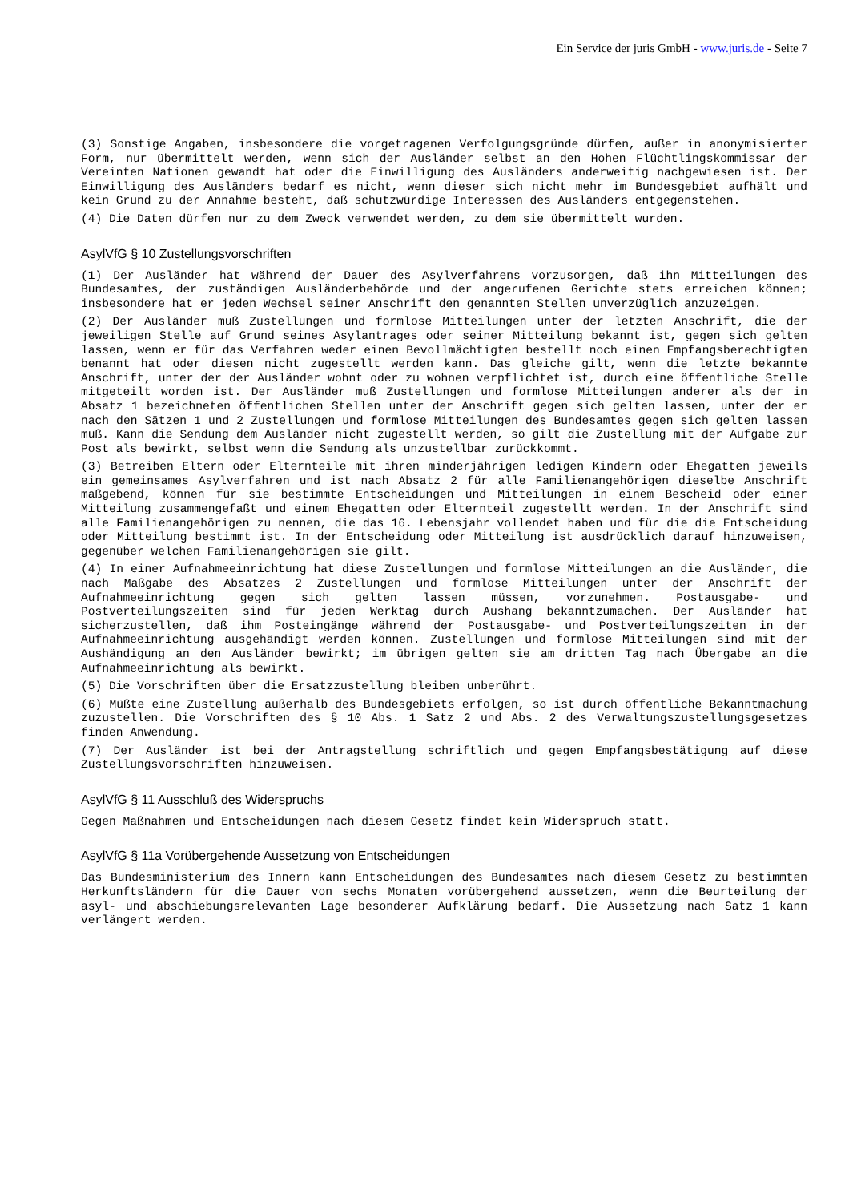Ein Service der juris GmbH - www.juris.de - Seite 7
(3) Sonstige Angaben, insbesondere die vorgetragenen Verfolgungsgründe dürfen, außer in anonymisierter Form, nur übermittelt werden, wenn sich der Ausländer selbst an den Hohen Flüchtlingskommissar der Vereinten Nationen gewandt hat oder die Einwilligung des Ausländers anderweitig nachgewiesen ist. Der Einwilligung des Ausländers bedarf es nicht, wenn dieser sich nicht mehr im Bundesgebiet aufhält und kein Grund zu der Annahme besteht, daß schutzwürdige Interessen des Ausländers entgegenstehen.
(4) Die Daten dürfen nur zu dem Zweck verwendet werden, zu dem sie übermittelt wurden.
AsylVfG § 10 Zustellungsvorschriften
(1) Der Ausländer hat während der Dauer des Asylverfahrens vorzusorgen, daß ihn Mitteilungen des Bundesamtes, der zuständigen Ausländerbehörde und der angerufenen Gerichte stets erreichen können; insbesondere hat er jeden Wechsel seiner Anschrift den genannten Stellen unverzüglich anzuzeigen.
(2) Der Ausländer muß Zustellungen und formlose Mitteilungen unter der letzten Anschrift, die der jeweiligen Stelle auf Grund seines Asylantrages oder seiner Mitteilung bekannt ist, gegen sich gelten lassen, wenn er für das Verfahren weder einen Bevollmächtigten bestellt noch einen Empfangsberechtigten benannt hat oder diesen nicht zugestellt werden kann. Das gleiche gilt, wenn die letzte bekannte Anschrift, unter der der Ausländer wohnt oder zu wohnen verpflichtet ist, durch eine öffentliche Stelle mitgeteilt worden ist. Der Ausländer muß Zustellungen und formlose Mitteilungen anderer als der in Absatz 1 bezeichneten öffentlichen Stellen unter der Anschrift gegen sich gelten lassen, unter der er nach den Sätzen 1 und 2 Zustellungen und formlose Mitteilungen des Bundesamtes gegen sich gelten lassen muß. Kann die Sendung dem Ausländer nicht zugestellt werden, so gilt die Zustellung mit der Aufgabe zur Post als bewirkt, selbst wenn die Sendung als unzustellbar zurückkommt.
(3) Betreiben Eltern oder Elternteile mit ihren minderjährigen ledigen Kindern oder Ehegatten jeweils ein gemeinsames Asylverfahren und ist nach Absatz 2 für alle Familienangehörigen dieselbe Anschrift maßgebend, können für sie bestimmte Entscheidungen und Mitteilungen in einem Bescheid oder einer Mitteilung zusammengefaßt und einem Ehegatten oder Elternteil zugestellt werden. In der Anschrift sind alle Familienangehörigen zu nennen, die das 16. Lebensjahr vollendet haben und für die die Entscheidung oder Mitteilung bestimmt ist. In der Entscheidung oder Mitteilung ist ausdrücklich darauf hinzuweisen, gegenüber welchen Familienangehörigen sie gilt.
(4) In einer Aufnahmeeinrichtung hat diese Zustellungen und formlose Mitteilungen an die Ausländer, die nach Maßgabe des Absatzes 2 Zustellungen und formlose Mitteilungen unter der Anschrift der Aufnahmeeinrichtung gegen sich gelten lassen müssen, vorzunehmen. Postausgabe- und Postverteilungszeiten sind für jeden Werktag durch Aushang bekanntzumachen. Der Ausländer hat sicherzustellen, daß ihm Posteingänge während der Postausgabe- und Postverteilungszeiten in der Aufnahmeeinrichtung ausgehändigt werden können. Zustellungen und formlose Mitteilungen sind mit der Aushändigung an den Ausländer bewirkt; im übrigen gelten sie am dritten Tag nach Übergabe an die Aufnahmeeinrichtung als bewirkt.
(5) Die Vorschriften über die Ersatzzustellung bleiben unberührt.
(6) Müßte eine Zustellung außerhalb des Bundesgebiets erfolgen, so ist durch öffentliche Bekanntmachung zuzustellen. Die Vorschriften des § 10 Abs. 1 Satz 2 und Abs. 2 des Verwaltungszustellungsgesetzes finden Anwendung.
(7) Der Ausländer ist bei der Antragstellung schriftlich und gegen Empfangsbestätigung auf diese Zustellungsvorschriften hinzuweisen.
AsylVfG § 11 Ausschluß des Widerspruchs
Gegen Maßnahmen und Entscheidungen nach diesem Gesetz findet kein Widerspruch statt.
AsylVfG § 11a Vorübergehende Aussetzung von Entscheidungen
Das Bundesministerium des Innern kann Entscheidungen des Bundesamtes nach diesem Gesetz zu bestimmten Herkunftsländern für die Dauer von sechs Monaten vorübergehend aussetzen, wenn die Beurteilung der asyl- und abschiebungsrelevanten Lage besonderer Aufklärung bedarf. Die Aussetzung nach Satz 1 kann verlängert werden.